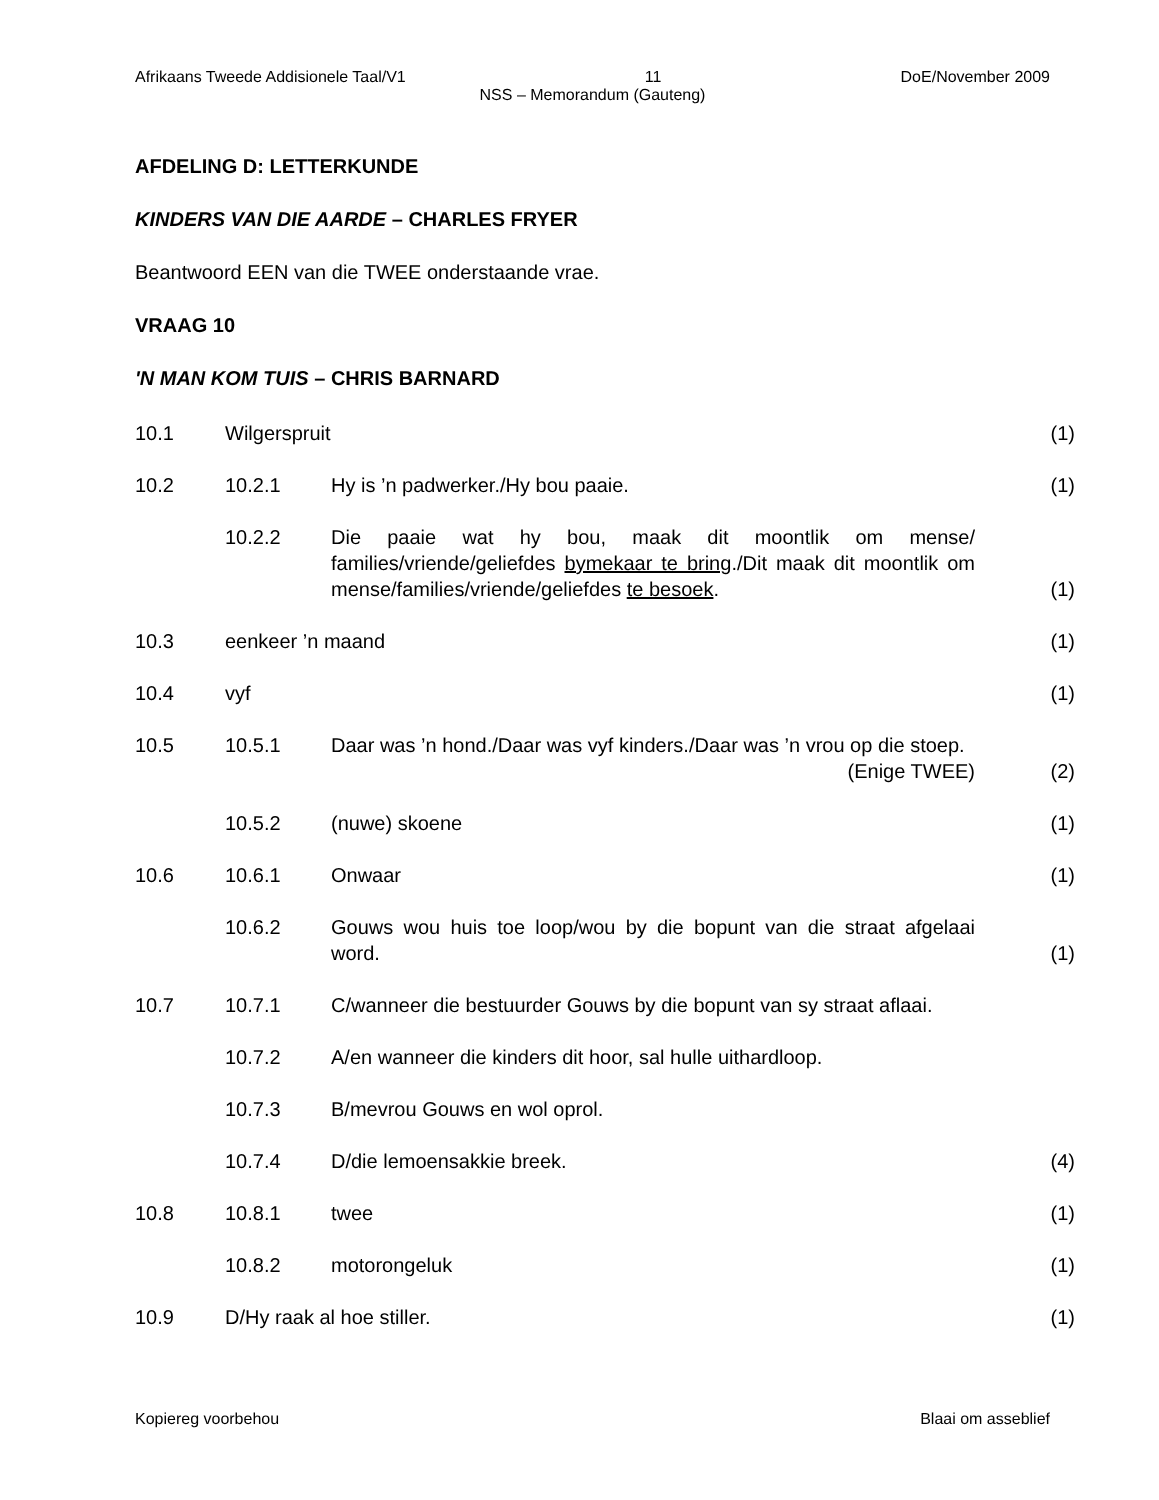Afrikaans Tweede Addisionele Taal/V1 11 DoE/November 2009
NSS – Memorandum (Gauteng)
AFDELING D: LETTERKUNDE
KINDERS VAN DIE AARDE – CHARLES FRYER
Beantwoord EEN van die TWEE onderstaande vrae.
VRAAG 10
'N MAN KOM TUIS – CHRIS BARNARD
| 10.1 | Wilgerspruit | | (1) |
| 10.2 | 10.2.1 | Hy is ’n padwerker./Hy bou paaie. | (1) |
| | 10.2.2 | Die paaie wat hy bou, maak dit moontlik om mense/ families/vriende/geliefdes bymekaar te bring ./Dit maak dit moontlik om mense/families/vriende/geliefdes te besoek . | (1) |
| 10.3 | eenkeer ’n maand | | (1) |
| 10.4 | vyf | | (1) |
| 10.5 | 10.5.1 | Daar was ’n hond./Daar was vyf kinders./Daar was ’n vrou op die stoep. (Enige TWEE) | (2) |
| | 10.5.2 | (nuwe) skoene | (1) |
| 10.6 | 10.6.1 | Onwaar | (1) |
| | 10.6.2 | Gouws wou huis toe loop/wou by die bopunt van die straat afgelaai word. | (1) |
| 10.7 | 10.7.1 | C/wanneer die bestuurder Gouws by die bopunt van sy straat aflaai. | |
| | 10.7.2 | A/en wanneer die kinders dit hoor, sal hulle uithardloop. | |
| | 10.7.3 | B/mevrou Gouws en wol oprol. | |
| | 10.7.4 | D/die lemoensakkie breek. | (4) |
| 10.8 | 10.8.1 | twee | (1) |
| | 10.8.2 | motorongeluk | (1) |
| 10.9 | D/Hy raak al hoe stiller. | | (1) |
Kopiereg voorbehou Blaai om asseblief